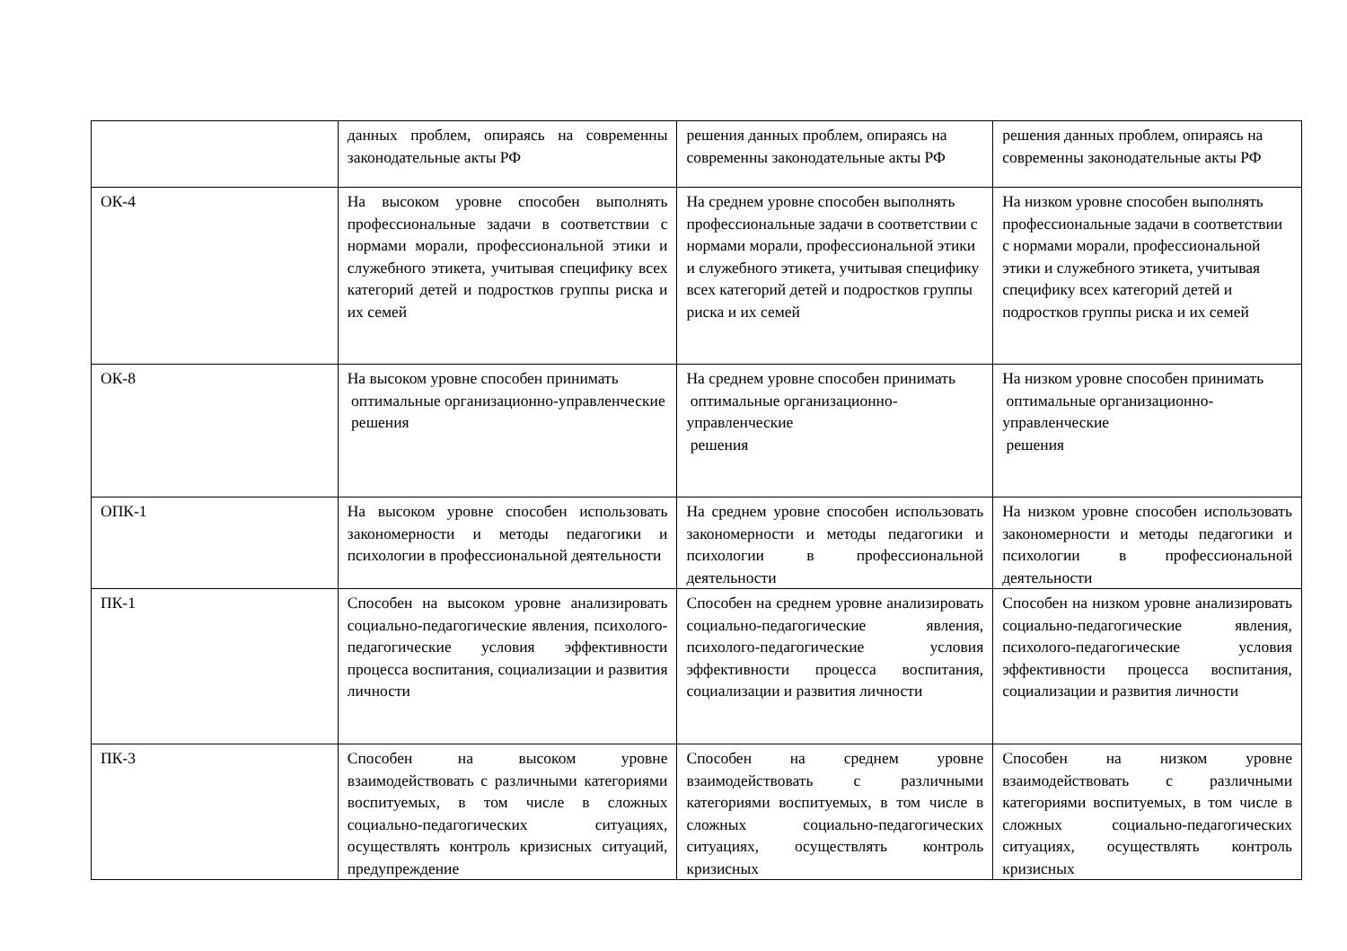| | данных проблем, опираясь на современны законодательные акты РФ | решения данных проблем, опираясь на современны законодательные акты РФ | решения данных проблем, опираясь на современны законодательные акты РФ |
| ОК-4 | На высоком уровне способен выполнять профессиональные задачи в соответствии с нормами морали, профессиональной этики и служебного этикета, учитывая специфику всех категорий детей и подростков группы риска и их семей | На среднем уровне способен выполнять профессиональные задачи в соответствии с нормами морали, профессиональной этики и служебного этикета, учитывая специфику всех категорий детей и подростков группы риска и их семей | На низком уровне способен выполнять профессиональные задачи в соответствии с нормами морали, профессиональной этики и служебного этикета, учитывая специфику всех категорий детей и подростков группы риска и их семей |
| ОК-8 | На высоком уровне способен принимать оптимальные организационно-управленческие решения | На среднем уровне способен принимать оптимальные организационно-управленческие решения | На низком уровне способен принимать оптимальные организационно-управленческие решения |
| ОПК-1 | На высоком уровне способен использовать закономерности и методы педагогики и психологии в профессиональной деятельности | На среднем уровне способен использовать закономерности и методы педагогики и психологии в профессиональной деятельности | На низком уровне способен использовать закономерности и методы педагогики и психологии в профессиональной деятельности |
| ПК-1 | Способен на высоком уровне анализировать социально-педагогические явления, психолого-педагогические условия эффективности процесса воспитания, социализации и развития личности | Способен на среднем уровне анализировать социально-педагогические явления, психолого-педагогические условия эффективности процесса воспитания, социализации и развития личности | Способен на низком уровне анализировать социально-педагогические явления, психолого-педагогические условия эффективности процесса воспитания, социализации и развития личности |
| ПК-3 | Способен на высоком уровне взаимодействовать с различными категориями воспитуемых, в том числе в сложных социально-педагогических ситуациях, осуществлять контроль кризисных ситуаций, предупреждение | Способен на среднем уровне взаимодействовать с различными категориями воспитуемых, в том числе в сложных социально-педагогических ситуациях, осуществлять контроль кризисных | Способен на низком уровне взаимодействовать с различными категориями воспитуемых, в том числе в сложных социально-педагогических ситуациях, осуществлять контроль кризисных |